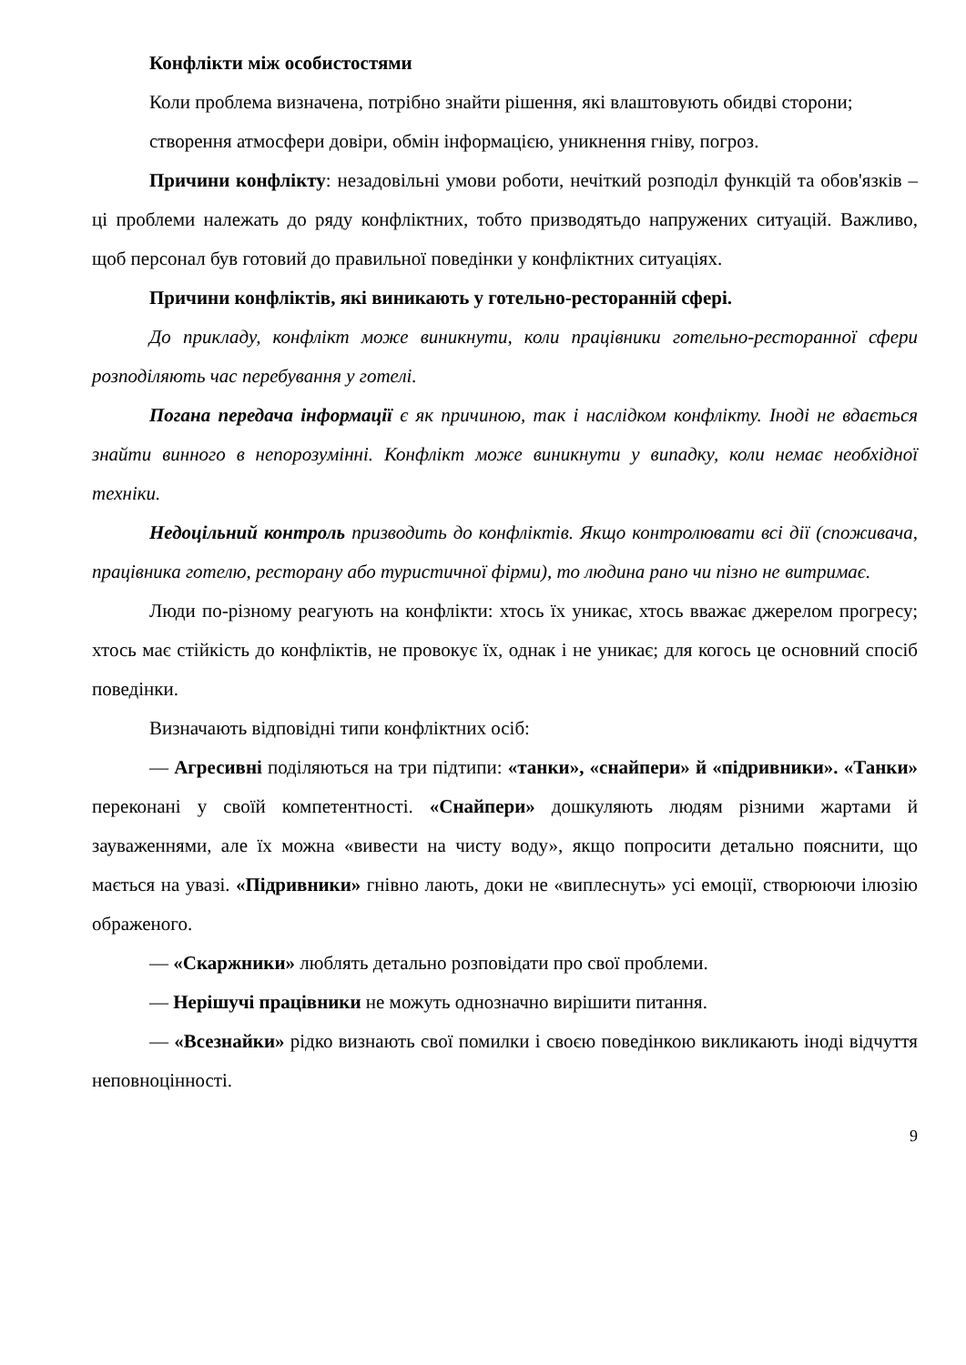Конфлікти між особистостями
Коли проблема визначена, потрібно знайти рішення, які влаштовують обидві сторони;
створення атмосфери довіри, обмін інформацією, уникнення гніву, погроз.
Причини конфлікту: незадовільні умови роботи, нечіткий розподіл функцій та обов'язків – ці проблеми належать до ряду конфліктних, тобто призводятьдо напружених ситуацій. Важливо, щоб персонал був готовий до правильної поведінки у конфліктних ситуаціях.
Причини конфліктів, які виникають у готельно-ресторанній сфері.
До прикладу, конфлікт може виникнути, коли працівники готельно-ресторанної сфери розподіляють час перебування у готелі.
Погана передача інформації є як причиною, так і наслідком конфлікту. Іноді не вдається знайти винного в непорозумінні. Конфлікт може виникнути у випадку, коли немає необхідної техніки.
Недоцільний контроль призводить до конфліктів. Якщо контролювати всі дії (споживача, працівника готелю, ресторану або туристичної фірми), то людина рано чи пізно не витримає.
Люди по-різному реагують на конфлікти: хтось їх уникає, хтось вважає джерелом прогресу; хтось має стійкість до конфліктів, не провокує їх, однак і не уникає; для когось це основний спосіб поведінки.
Визначають відповідні типи конфліктних осіб:
— Агресивні поділяються на три підтипи: «танки», «снайпери» й «підривники». «Танки» переконані у своїй компетентності. «Снайпери» дошкуляють людям різними жартами й зауваженнями, але їх можна «вивести на чисту воду», якщо попросити детально пояснити, що мається на увазі. «Підривники» гнівно лають, доки не «виплеснуть» усі емоції, створюючи ілюзію ображеного.
— «Скаржники» люблять детально розповідати про свої проблеми.
— Нерішучі працівники не можуть однозначно вирішити питання.
— «Всезнайки» рідко визнають свої помилки і своєю поведінкою викликають іноді відчуття неповноцінності.
9